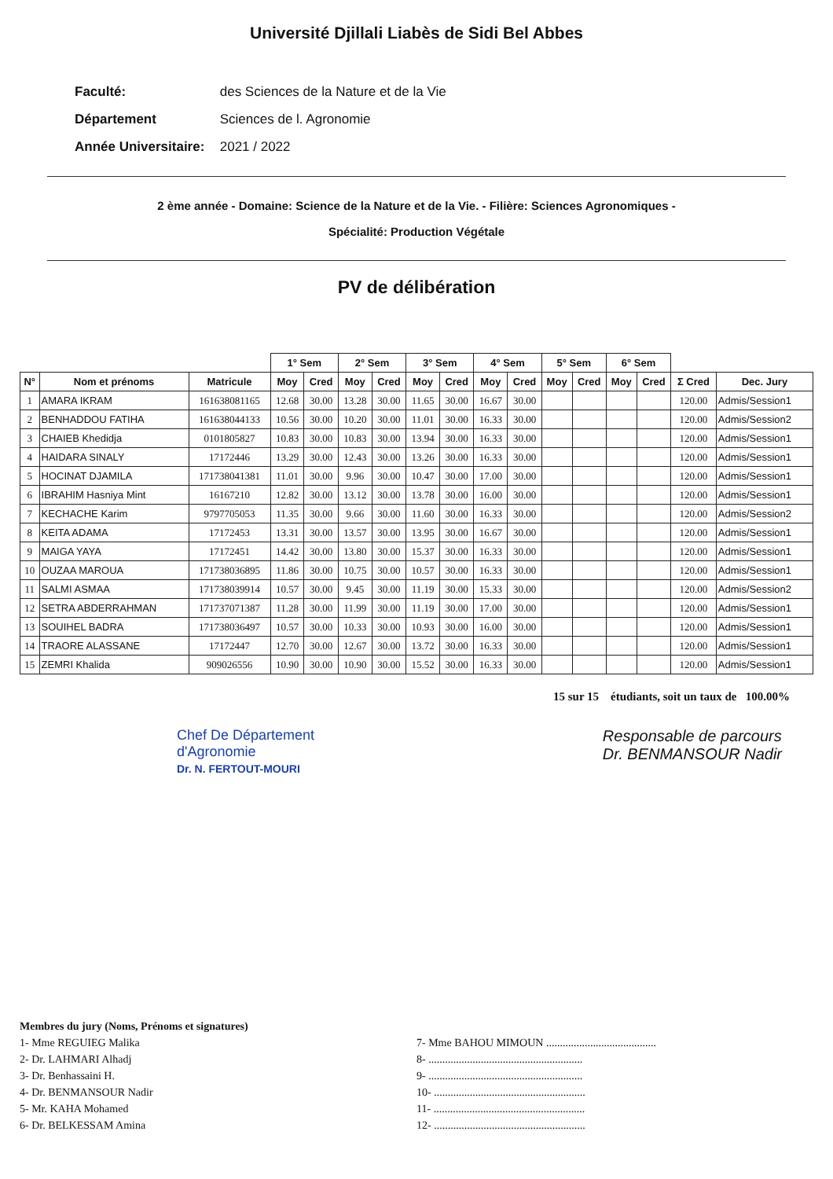Université Djillali Liabès de Sidi Bel Abbes
Faculté: des Sciences de la Nature et de la Vie
Département Sciences de l. Agronomie
Année Universitaire: 2021 / 2022
2 ème année - Domaine: Science de la Nature et de la Vie. - Filière: Sciences Agronomiques -
Spécialité: Production Végétale
PV de délibération
| | | | 1° Sem | | 2° Sem | | 3° Sem | | 4° Sem | | 5° Sem | | 6° Sem | | | |
| --- | --- | --- | --- | --- | --- | --- | --- | --- | --- | --- | --- | --- | --- | --- | --- | --- |
| N° | Nom et prénoms | Matricule | Moy | Cred | Moy | Cred | Moy | Cred | Moy | Cred | Moy | Cred | Moy | Cred | Σ Cred | Dec. Jury |
| 1 | AMARA IKRAM | 161638081165 | 12.68 | 30.00 | 13.28 | 30.00 | 11.65 | 30.00 | 16.67 | 30.00 | | | | | 120.00 | Admis/Session1 |
| 2 | BENHADDOU FATIHA | 161638044133 | 10.56 | 30.00 | 10.20 | 30.00 | 11.01 | 30.00 | 16.33 | 30.00 | | | | | 120.00 | Admis/Session2 |
| 3 | CHAIEB Khedidja | 0101805827 | 10.83 | 30.00 | 10.83 | 30.00 | 13.94 | 30.00 | 16.33 | 30.00 | | | | | 120.00 | Admis/Session1 |
| 4 | HAIDARA SINALY | 17172446 | 13.29 | 30.00 | 12.43 | 30.00 | 13.26 | 30.00 | 16.33 | 30.00 | | | | | 120.00 | Admis/Session1 |
| 5 | HOCINAT DJAMILA | 171738041381 | 11.01 | 30.00 | 9.96 | 30.00 | 10.47 | 30.00 | 17.00 | 30.00 | | | | | 120.00 | Admis/Session1 |
| 6 | IBRAHIM Hasniya Mint | 16167210 | 12.82 | 30.00 | 13.12 | 30.00 | 13.78 | 30.00 | 16.00 | 30.00 | | | | | 120.00 | Admis/Session1 |
| 7 | KECHACHE Karim | 9797705053 | 11.35 | 30.00 | 9.66 | 30.00 | 11.60 | 30.00 | 16.33 | 30.00 | | | | | 120.00 | Admis/Session2 |
| 8 | KEITA ADAMA | 17172453 | 13.31 | 30.00 | 13.57 | 30.00 | 13.95 | 30.00 | 16.67 | 30.00 | | | | | 120.00 | Admis/Session1 |
| 9 | MAIGA YAYA | 17172451 | 14.42 | 30.00 | 13.80 | 30.00 | 15.37 | 30.00 | 16.33 | 30.00 | | | | | 120.00 | Admis/Session1 |
| 10 | OUZAA MAROUA | 171738036895 | 11.86 | 30.00 | 10.75 | 30.00 | 10.57 | 30.00 | 16.33 | 30.00 | | | | | 120.00 | Admis/Session1 |
| 11 | SALMI ASMAA | 171738039914 | 10.57 | 30.00 | 9.45 | 30.00 | 11.19 | 30.00 | 15.33 | 30.00 | | | | | 120.00 | Admis/Session2 |
| 12 | SETRA ABDERRAHMAN | 171737071387 | 11.28 | 30.00 | 11.99 | 30.00 | 11.19 | 30.00 | 17.00 | 30.00 | | | | | 120.00 | Admis/Session1 |
| 13 | SOUIHEL BADRA | 171738036497 | 10.57 | 30.00 | 10.33 | 30.00 | 10.93 | 30.00 | 16.00 | 30.00 | | | | | 120.00 | Admis/Session1 |
| 14 | TRAORE ALASSANE | 17172447 | 12.70 | 30.00 | 12.67 | 30.00 | 13.72 | 30.00 | 16.33 | 30.00 | | | | | 120.00 | Admis/Session1 |
| 15 | ZEMRI Khalida | 909026556 | 10.90 | 30.00 | 10.90 | 30.00 | 15.52 | 30.00 | 16.33 | 30.00 | | | | | 120.00 | Admis/Session1 |
15 sur 15 étudiants, soit un taux de 100.00%
Chef De Département
d'Agronomie
Dr. N. FERTOUT-MOURI
Responsable de parcours
Dr. BENMANSOUR Nadir
Membres du jury (Noms, Prénoms et signatures)
1- Mme REGUIEG Malika
2- Dr. LAHMARI Alhadj
3- Dr. Benhassaini H.
4- Dr. BENMANSOUR Nadir
5- Mr. KAHA Mohamed
6- Dr. BELKESSAM Amina
7- Mme BAHOU MIMOUN ........................................
8- ........................................................
9- ........................................................
10- .......................................................
11- .......................................................
12- .......................................................